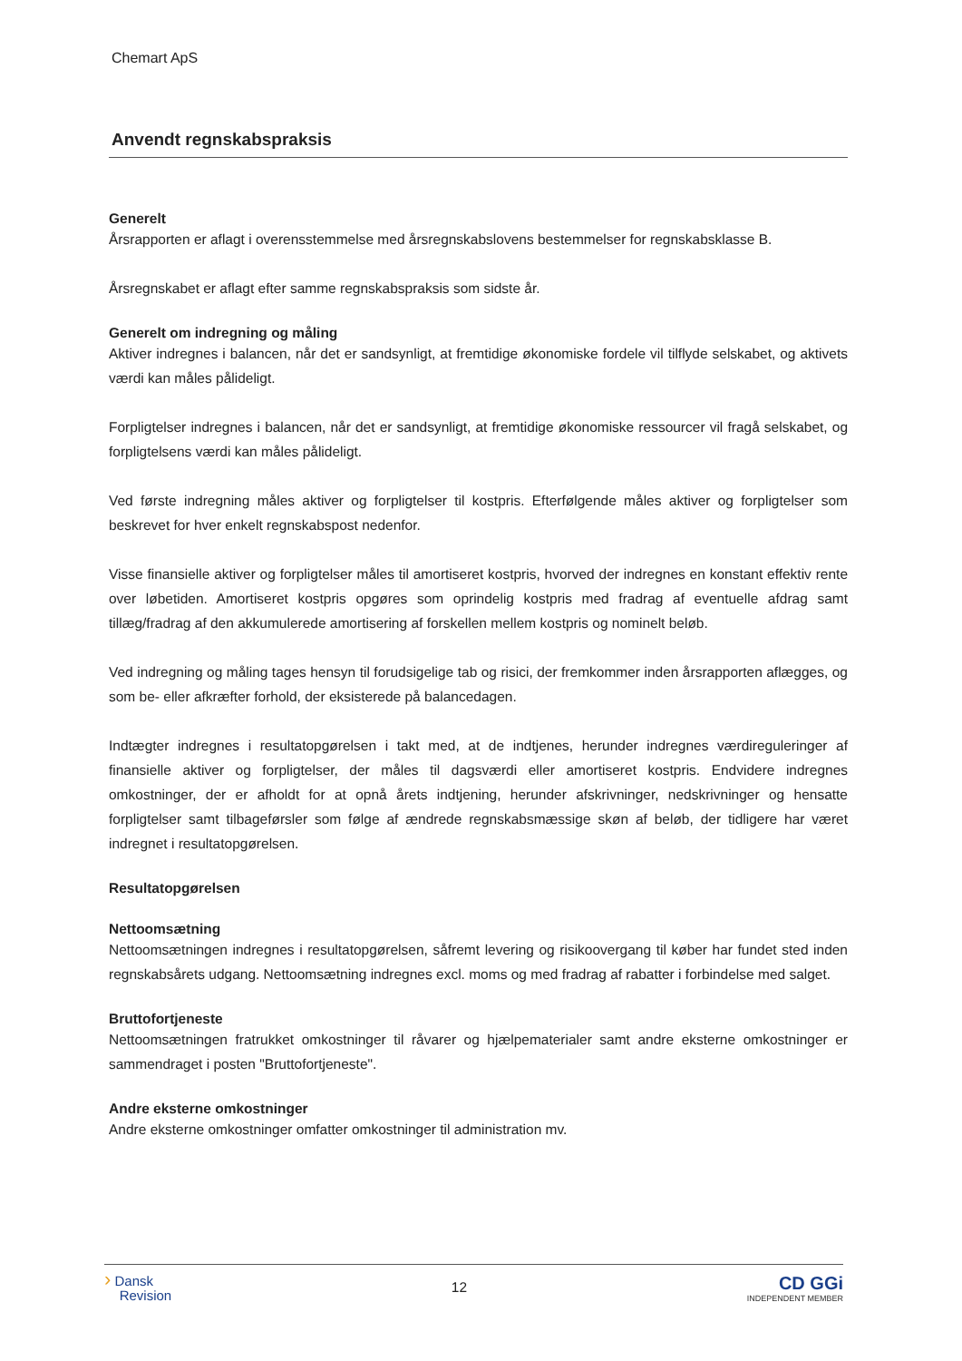Chemart ApS
Anvendt regnskabspraksis
Generelt
Årsrapporten er aflagt i overensstemmelse med årsregnskabslovens bestemmelser for regnskabsklasse B.
Årsregnskabet er aflagt efter samme regnskabspraksis som sidste år.
Generelt om indregning og måling
Aktiver indregnes i balancen, når det er sandsynligt, at fremtidige økonomiske fordele vil tilflyde selskabet, og aktivets værdi kan måles pålideligt.
Forpligtelser indregnes i balancen, når det er sandsynligt, at fremtidige økonomiske ressourcer vil fragå selskabet, og forpligtelsens værdi kan måles pålideligt.
Ved første indregning måles aktiver og forpligtelser til kostpris. Efterfølgende måles aktiver og forpligtelser som beskrevet for hver enkelt regnskabspost nedenfor.
Visse finansielle aktiver og forpligtelser måles til amortiseret kostpris, hvorved der indregnes en konstant effektiv rente over løbetiden. Amortiseret kostpris opgøres som oprindelig kostpris med fradrag af eventuelle afdrag samt tillæg/fradrag af den akkumulerede amortisering af forskellen mellem kostpris og nominelt beløb.
Ved indregning og måling tages hensyn til forudsigelige tab og risici, der fremkommer inden årsrapporten aflægges, og som be- eller afkræfter forhold, der eksisterede på balancedagen.
Indtægter indregnes i resultatopgørelsen i takt med, at de indtjenes, herunder indregnes værdireguleringer af finansielle aktiver og forpligtelser, der måles til dagsværdi eller amortiseret kostpris. Endvidere indregnes omkostninger, der er afholdt for at opnå årets indtjening, herunder afskrivninger, nedskrivninger og hensatte forpligtelser samt tilbageførsler som følge af ændrede regnskabsmæssige skøn af beløb, der tidligere har været indregnet i resultatopgørelsen.
Resultatopgørelsen
Nettoomsætning
Nettoomsætningen indregnes i resultatopgørelsen, såfremt levering og risikoovergang til køber har fundet sted inden regnskabsårets udgang. Nettoomsætning indregnes excl. moms og med fradrag af rabatter i forbindelse med salget.
Bruttofortjeneste
Nettoomsætningen fratrukket omkostninger til råvarer og hjælpematerialer samt andre eksterne omkostninger er sammendraget i posten "Bruttofortjeneste".
Andre eksterne omkostninger
Andre eksterne omkostninger omfatter omkostninger til administration mv.
› Dansk
Revision
12
CD GGi
INDEPENDENT MEMBER